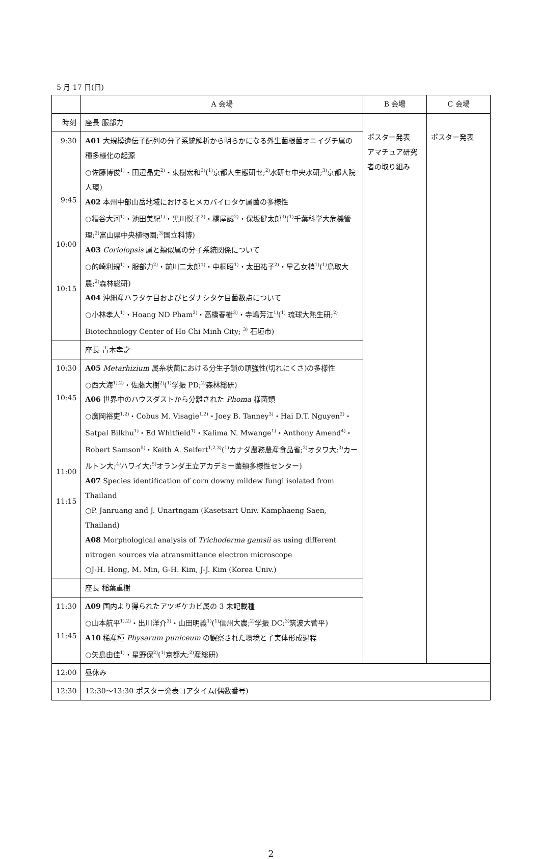5 月 17 日(日)
| | A 会場 | B 会場 | C 会場 |
| --- | --- | --- | --- |
| 時刻 | 座長 服部力 | ポスター発表 アマチュア研究者の取り組み | ポスター発表 |
| 9:30 9:45 10:00 10:15 | A01 大規模遺伝子配列の分子系統解析から明らかになる外生菌根菌オニイグチ属の種多様化の起源 ○佐藤博俊<sup>1)</sup>・田辺晶史<sup>2)</sup>・東樹宏和<sup>3)</sup>(<sup>1)</sup>京都大生態研セ;<sup>2)</sup>水研セ中央水研;<sup>3)</sup>京都大院人環) A02 本州中部山岳地域におけるヒメカバイロタケ属菌の多様性 ○糟谷大河<sup>1)</sup>・池田美紀<sup>1)</sup>・黒川悦子<sup>2)</sup>・橋屋誠<sup>2)</sup>・保坂健太郎<sup>3)</sup>(<sup>1)</sup>千葉科学大危機管理;<sup>2)</sup>富山県中央植物園;<sup>3)</sup>国立科博) A03 Coriolopsis 属と類似属の分子系統関係について ○的崎利規<sup>1)</sup>・服部力<sup>2)</sup>・前川二太郎<sup>1)</sup>・中桐昭<sup>1)</sup>・太田祐子<sup>2)</sup>・早乙女梢<sup>1)</sup>(<sup>1)</sup>鳥取大農;<sup>2)</sup>森林総研) A04 沖縄産ハラタケ目およびヒダナシタケ目菌数点について ○小林孝人<sup>1)</sup>・Hoang ND Pham<sup>2)</sup>・高橋春樹<sup>3)</sup>・寺嶋芳江<sup>1)</sup>(<sup>1)</sup> 琉球大熱生研;<sup>2)</sup> Biotechnology Center of Ho Chi Minh City; <sup>3)</sup> 石垣市) | | |
| | 座長 青木孝之 | | |
| 10:30 10:45 11:00 11:15 | A05 Metarhizium 属糸状菌における分生子鎖の頑強性(切れにくさ)の多様性 ○西大海<sup>1),2)</sup>・佐藤大樹<sup>2)</sup>(<sup>1)</sup>学振 PD;<sup>2)</sup>森林総研) A06 世界中のハウスダストから分離された Phoma 様菌類 ○廣岡裕吏<sup>1,2)</sup>・Cobus M. Visagie<sup>1,2)</sup>・Joey B. Tanney<sup>3)</sup>・Hai D.T. Nguyen<sup>2)</sup>・Satpal Bilkhu<sup>1)</sup>・Ed Whitfield<sup>1)</sup>・Kalima N. Mwange<sup>1)</sup>・Anthony Amend<sup>4)</sup>・Robert Samson<sup>5)</sup>・Keith A. Seifert<sup>1,2,3)</sup>(<sup>1)</sup>カナダ農務農産食品省;<sup>2)</sup>オタワ大;<sup>3)</sup>カールトン大;<sup>4)</sup>ハワイ大;<sup>5)</sup>オランダ王立アカデミー菌類多様性センター) A07 Species identification of corn downy mildew fungi isolated from Thailand ○P. Janruang and J. Unartngam (Kasetsart Univ. Kamphaeng Saen, Thailand) A08 Morphological analysis of Trichoderma gamsii as using different nitrogen sources via atransmittance electron microscope ○J-H. Hong, M. Min, G-H. Kim, J-J. Kim (Korea Univ.) | | |
| | 座長 稲葉重樹 | | |
| 11:30 11:45 | A09 国内より得られたアツギケカビ属の 3 未記載種 ○山本航平<sup>1),2)</sup>・出川洋介<sup>3)</sup>・山田明義<sup>1)</sup>(<sup>1)</sup>信州大農;<sup>2)</sup>学振 DC;<sup>3)</sup>筑波大菅平) A10 稀産種 Physarum puniceum の観察された環境と子実体形成過程 ○矢島由佳<sup>1)</sup>・星野保<sup>2)</sup>(<sup>1)</sup>京都大;<sup>2)</sup>産総研) | | |
| 12:00 | 昼休み | | |
| 12:30 | 12:30〜13:30 ポスター発表コアタイム(偶数番号) | | |
2